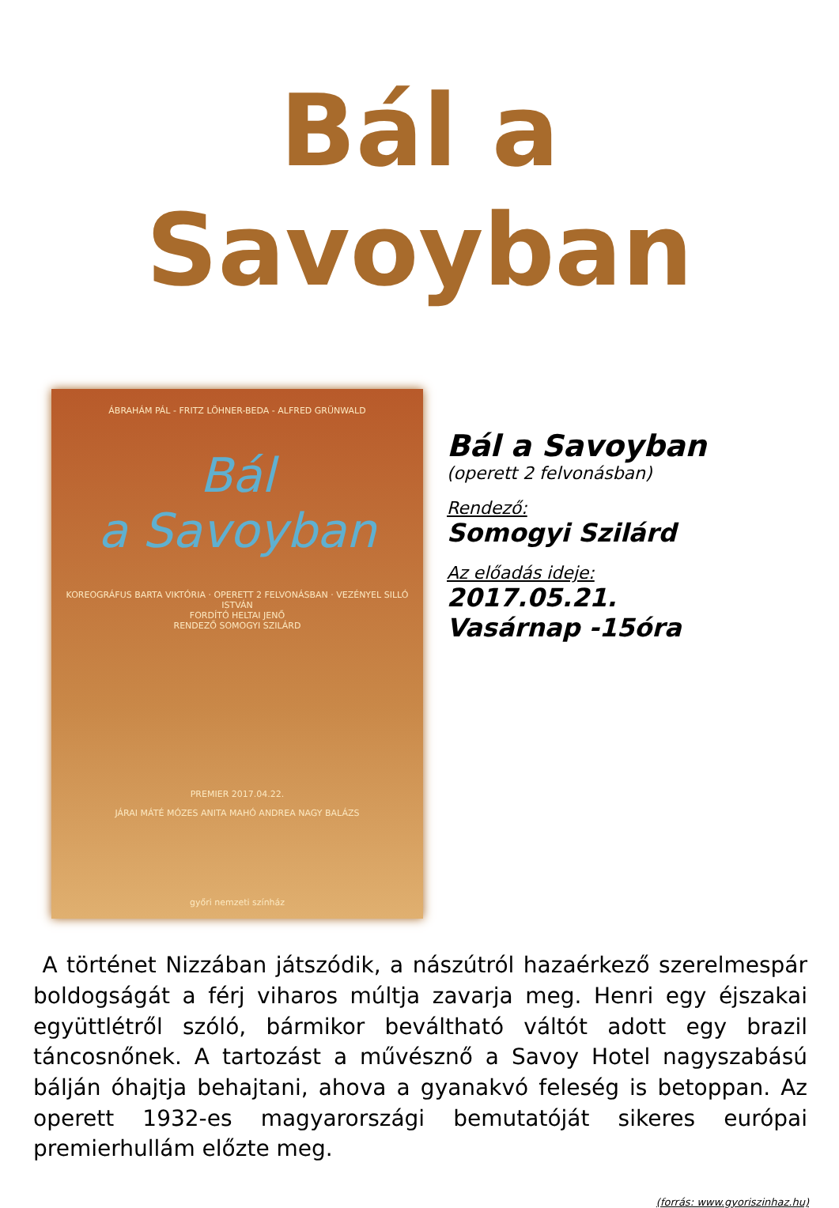Bál a Savoyban
ÁBRAHÁM PÁL - FRITZ LÖHNER-BEDA - ALFRED GRÜNWALD
Bál
a Savoyban
KOREOGRÁFUS BARTA VIKTÓRIA · OPERETT 2 FELVONÁSBAN · VEZÉNYEL SILLÓ ISTVÁN
FORDÍTÓ HELTAI JENŐ
RENDEZŐ SOMOGYI SZILÁRD
PREMIER 2017.04.22.
JÁRAI MÁTÉ MÓZES ANITA MAHÓ ANDREA NAGY BALÁZS
győri nemzeti színház
Bál a Savoyban
(operett 2 felvonásban)
Rendező:
Somogyi Szilárd
Az előadás ideje:
2017.05.21.
Vasárnap -15óra
A történet Nizzában játszódik, a nászútról hazaérkező szerelmespár boldogságát a férj viharos múltja zavarja meg. Henri egy éjszakai együttlétről szóló, bármikor beváltható váltót adott egy brazil táncosnőnek. A tartozást a művésznő a Savoy Hotel nagyszabású bálján óhajtja behajtani, ahova a gyanakvó feleség is betoppan. Az operett 1932-es magyarországi bemutatóját sikeres európai premierhullám előzte meg.
(forrás: www.gyoriszinhaz.hu)